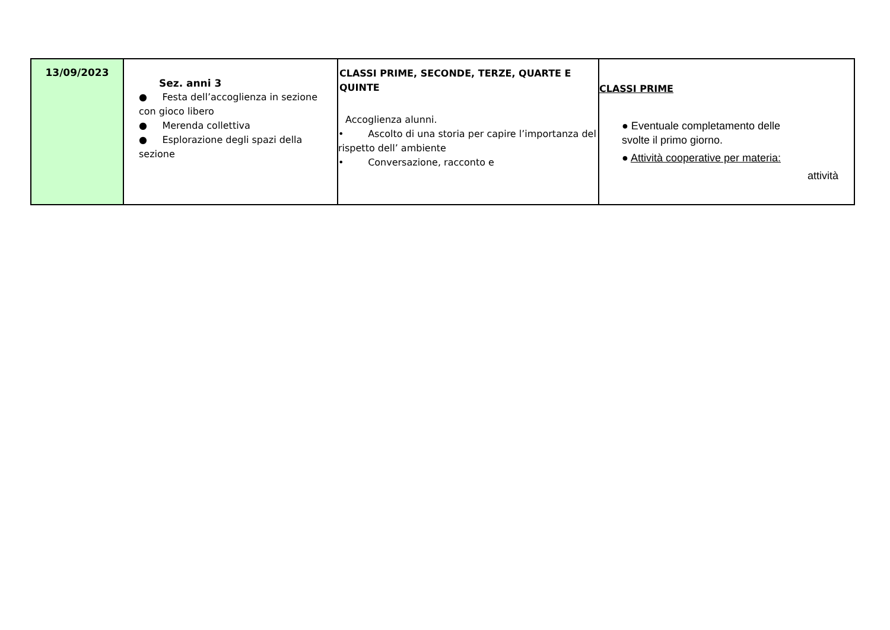| 13/09/2023 | Sez. anni 3 ● Festa dell’accoglienza in sezione con gioco libero ● Merenda collettiva ● Esplorazione degli spazi della sezione | CLASSI PRIME, SECONDE, TERZE, QUARTE E QUINTE Accoglienza alunni. • Ascolto di una storia per capire l’importanza del rispetto dell’ ambiente • Conversazione, racconto e | CLASSI PRIME ● Eventuale completamento delle svolte il primo giorno. ● Attività cooperative per materia: attività |